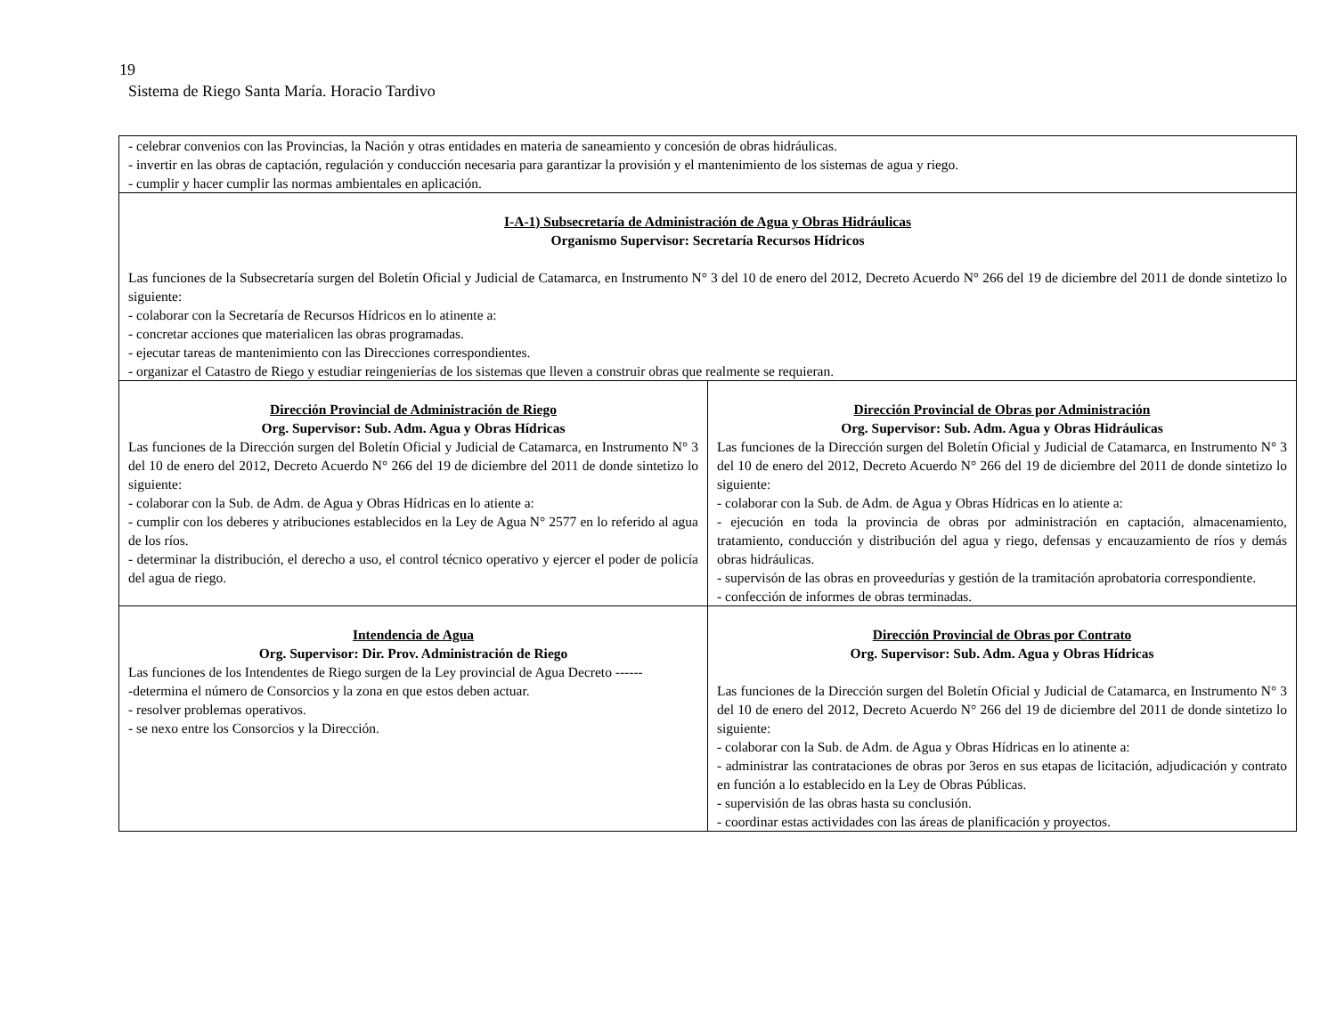19
Sistema de Riego Santa María. Horacio Tardivo
| - celebrar convenios con las Provincias, la Nación y otras entidades en materia de saneamiento y concesión de obras hidráulicas. - invertir en las obras de captación, regulación y conducción necesaria para garantizar la provisión y el mantenimiento de los sistemas de agua y riego. - cumplir y hacer cumplir las normas ambientales en aplicación. | |
| I-A-1) Subsecretaría de Administración de Agua y Obras Hidráulicas Organismo Supervisor: Secretaría Recursos Hídricos Las funciones de la Subsecretaría surgen del Boletín Oficial y Judicial de Catamarca, en Instrumento N° 3 del 10 de enero del 2012, Decreto Acuerdo N° 266 del 19 de diciembre del 2011 de donde sintetizo lo siguiente: - colaborar con la Secretaría de Recursos Hídricos en lo atinente a: - concretar acciones que materialicen las obras programadas. - ejecutar tareas de mantenimiento con las Direcciones correspondientes. - organizar el Catastro de Riego y estudiar reingenierías de los sistemas que lleven a construir obras que realmente se requieran. | |
| Dirección Provincial de Administración de Riego Org. Supervisor: Sub. Adm. Agua y Obras Hídricas Las funciones de la Dirección surgen del Boletín Oficial y Judicial de Catamarca, en Instrumento N° 3 del 10 de enero del 2012, Decreto Acuerdo N° 266 del 19 de diciembre del 2011 de donde sintetizo lo siguiente: - colaborar con la Sub. de Adm. de Agua y Obras Hídricas en lo atiente a: - cumplir con los deberes y atribuciones establecidos en la Ley de Agua N° 2577 en lo referido al agua de los ríos. - determinar la distribución, el derecho a uso, el control técnico operativo y ejercer el poder de policía del agua de riego. | Dirección Provincial de Obras por Administración Org. Supervisor: Sub. Adm. Agua y Obras Hidráulicas Las funciones de la Dirección surgen del Boletín Oficial y Judicial de Catamarca, en Instrumento N° 3 del 10 de enero del 2012, Decreto Acuerdo N° 266 del 19 de diciembre del 2011 de donde sintetizo lo siguiente: - colaborar con la Sub. de Adm. de Agua y Obras Hídricas en lo atiente a: - ejecución en toda la provincia de obras por administración en captación, almacenamiento, tratamiento, conducción y distribución del agua y riego, defensas y encauzamiento de ríos y demás obras hidráulicas. - supervisón de las obras en proveedurías y gestión de la tramitación aprobatoria correspondiente. - confección de informes de obras terminadas. |
| Intendencia de Agua Org. Supervisor: Dir. Prov. Administración de Riego Las funciones de los Intendentes de Riego surgen de la Ley provincial de Agua Decreto ------ -determina el número de Consorcios y la zona en que estos deben actuar. - resolver problemas operativos. - se nexo entre los Consorcios y la Dirección. | Dirección Provincial de Obras por Contrato Org. Supervisor: Sub. Adm. Agua y Obras Hídricas Las funciones de la Dirección surgen del Boletín Oficial y Judicial de Catamarca, en Instrumento N° 3 del 10 de enero del 2012, Decreto Acuerdo N° 266 del 19 de diciembre del 2011 de donde sintetizo lo siguiente: - colaborar con la Sub. de Adm. de Agua y Obras Hídricas en lo atinente a: - administrar las contrataciones de obras por 3eros en sus etapas de licitación, adjudicación y contrato en función a lo establecido en la Ley de Obras Públicas. - supervisión de las obras hasta su conclusión. - coordinar estas actividades con las áreas de planificación y proyectos. |